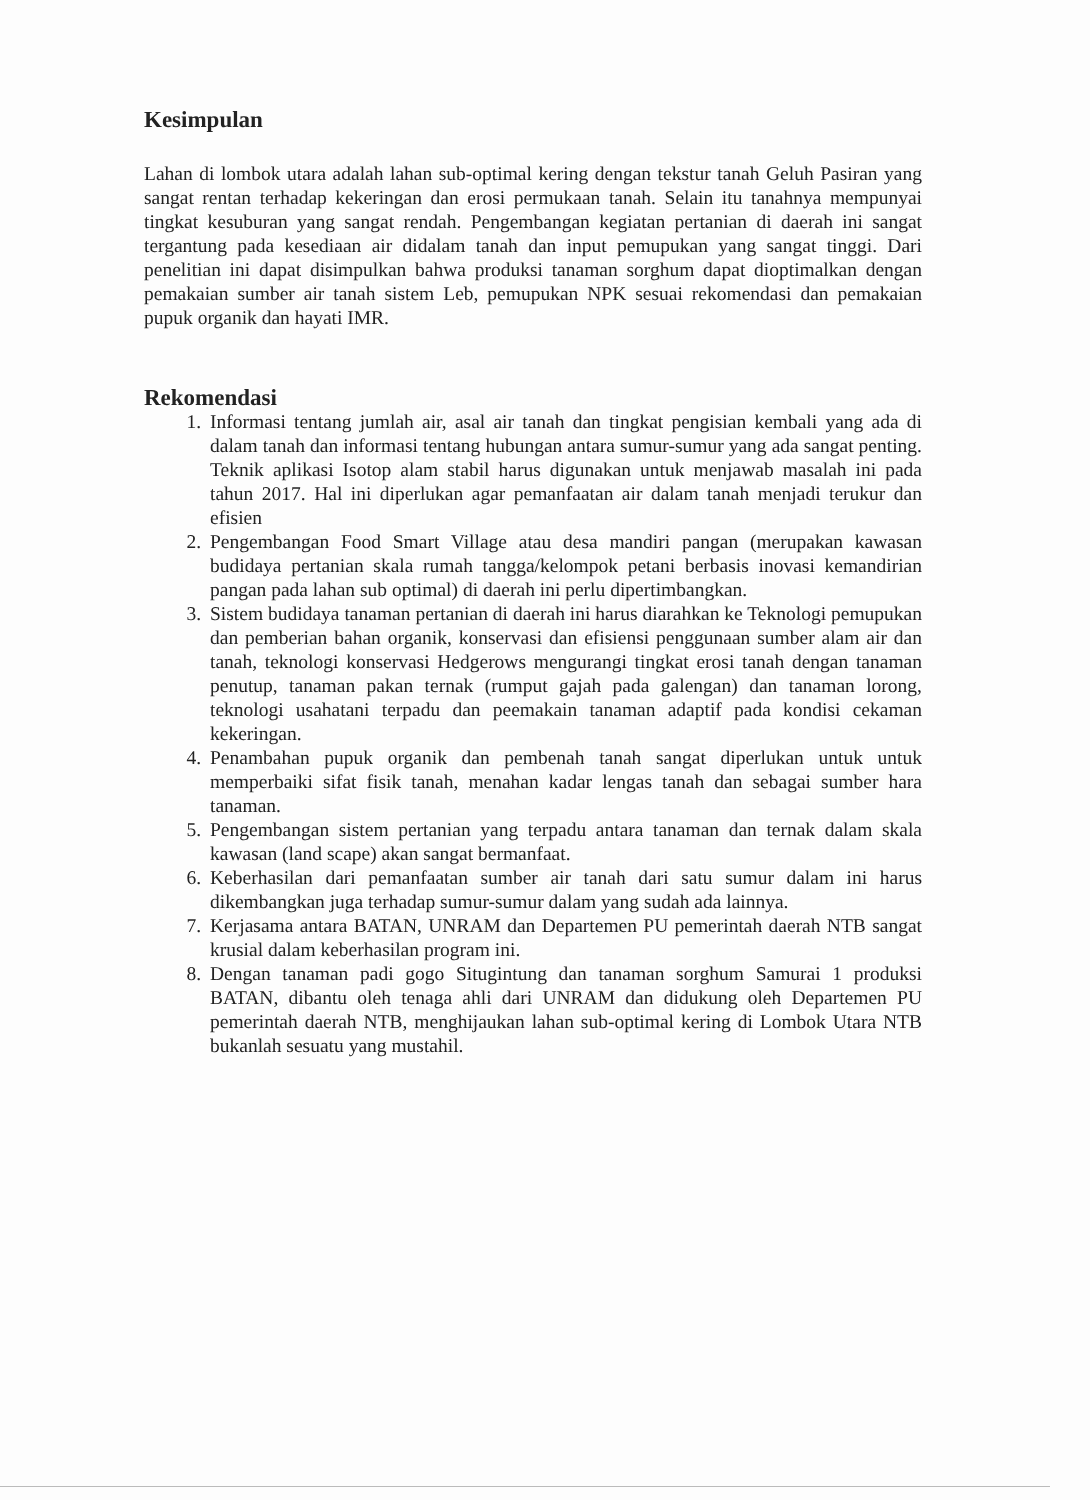Kesimpulan
Lahan di lombok utara adalah lahan sub-optimal kering dengan tekstur tanah Geluh Pasiran yang sangat rentan terhadap kekeringan dan erosi permukaan tanah. Selain itu tanahnya mempunyai tingkat kesuburan yang sangat rendah. Pengembangan kegiatan pertanian di daerah ini sangat tergantung pada kesediaan air didalam tanah dan input pemupukan yang sangat tinggi. Dari penelitian ini dapat disimpulkan bahwa produksi tanaman sorghum dapat dioptimalkan dengan pemakaian sumber air tanah sistem Leb, pemupukan NPK sesuai rekomendasi dan pemakaian pupuk organik dan hayati IMR.
Rekomendasi
1. Informasi tentang jumlah air, asal air tanah dan tingkat pengisian kembali yang ada di dalam tanah dan informasi tentang hubungan antara sumur-sumur yang ada sangat penting. Teknik aplikasi Isotop alam stabil harus digunakan untuk menjawab masalah ini pada tahun 2017. Hal ini diperlukan agar pemanfaatan air dalam tanah menjadi terukur dan efisien
2. Pengembangan Food Smart Village atau desa mandiri pangan (merupakan kawasan budidaya pertanian skala rumah tangga/kelompok petani berbasis inovasi kemandirian pangan pada lahan sub optimal) di daerah ini perlu dipertimbangkan.
3. Sistem budidaya tanaman pertanian di daerah ini harus diarahkan ke Teknologi pemupukan dan pemberian bahan organik, konservasi dan efisiensi penggunaan sumber alam air dan tanah, teknologi konservasi Hedgerows mengurangi tingkat erosi tanah dengan tanaman penutup, tanaman pakan ternak (rumput gajah pada galengan) dan tanaman lorong, teknologi usahatani terpadu dan peemakain tanaman adaptif pada kondisi cekaman kekeringan.
4. Penambahan pupuk organik dan pembenah tanah sangat diperlukan untuk untuk memperbaiki sifat fisik tanah, menahan kadar lengas tanah dan sebagai sumber hara tanaman.
5. Pengembangan sistem pertanian yang terpadu antara tanaman dan ternak dalam skala kawasan (land scape) akan sangat bermanfaat.
6. Keberhasilan dari pemanfaatan sumber air tanah dari satu sumur dalam ini harus dikembangkan juga terhadap sumur-sumur dalam yang sudah ada lainnya.
7. Kerjasama antara BATAN, UNRAM dan Departemen PU pemerintah daerah NTB sangat krusial dalam keberhasilan program ini.
8. Dengan tanaman padi gogo Situgintung dan tanaman sorghum Samurai 1 produksi BATAN, dibantu oleh tenaga ahli dari UNRAM dan didukung oleh Departemen PU pemerintah daerah NTB, menghijaukan lahan sub-optimal kering di Lombok Utara NTB bukanlah sesuatu yang mustahil.